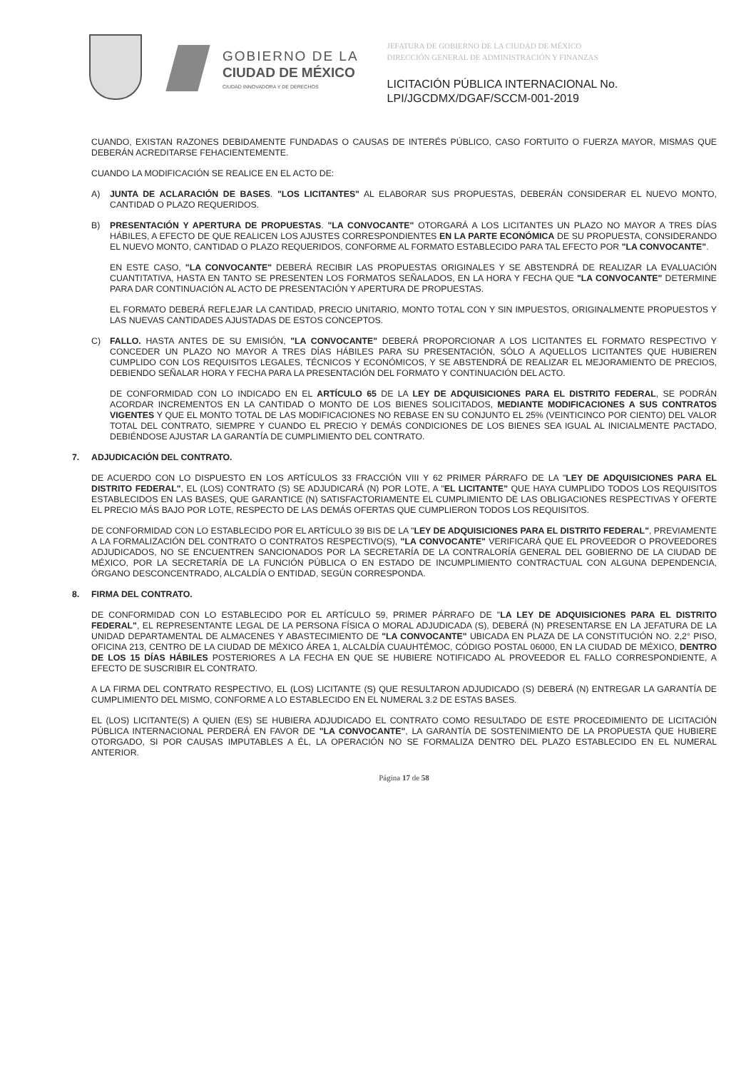GOBIERNO DE LA
CIUDAD DE MÉXICO
CIUDAD INNOVADORA Y DE DERECHOS
JEFATURA DE GOBIERNO DE LA CIUDAD DE MÉXICO
DIRECCIÓN GENERAL DE ADMINISTRACIÓN Y FINANZAS
LICITACIÓN PÚBLICA INTERNACIONAL No.
LPI/JGCDMX/DGAF/SCCM-001-2019
CUANDO, EXISTAN RAZONES DEBIDAMENTE FUNDADAS O CAUSAS DE INTERÉS PÚBLICO, CASO FORTUITO O FUERZA MAYOR, MISMAS QUE DEBERÁN ACREDITARSE FEHACIENTEMENTE.
CUANDO LA MODIFICACIÓN SE REALICE EN EL ACTO DE:
A) JUNTA DE ACLARACIÓN DE BASES. "LOS LICITANTES" AL ELABORAR SUS PROPUESTAS, DEBERÁN CONSIDERAR EL NUEVO MONTO, CANTIDAD O PLAZO REQUERIDOS.
B) PRESENTACIÓN Y APERTURA DE PROPUESTAS. "LA CONVOCANTE" OTORGARÁ A LOS LICITANTES UN PLAZO NO MAYOR A TRES DÍAS HÁBILES, A EFECTO DE QUE REALICEN LOS AJUSTES CORRESPONDIENTES EN LA PARTE ECONÓMICA DE SU PROPUESTA, CONSIDERANDO EL NUEVO MONTO, CANTIDAD O PLAZO REQUERIDOS, CONFORME AL FORMATO ESTABLECIDO PARA TAL EFECTO POR "LA CONVOCANTE".
EN ESTE CASO, "LA CONVOCANTE" DEBERÁ RECIBIR LAS PROPUESTAS ORIGINALES Y SE ABSTENDRÁ DE REALIZAR LA EVALUACIÓN CUANTITATIVA, HASTA EN TANTO SE PRESENTEN LOS FORMATOS SEÑALADOS, EN LA HORA Y FECHA QUE "LA CONVOCANTE" DETERMINE PARA DAR CONTINUACIÓN AL ACTO DE PRESENTACIÓN Y APERTURA DE PROPUESTAS.
EL FORMATO DEBERÁ REFLEJAR LA CANTIDAD, PRECIO UNITARIO, MONTO TOTAL CON Y SIN IMPUESTOS, ORIGINALMENTE PROPUESTOS Y LAS NUEVAS CANTIDADES AJUSTADAS DE ESTOS CONCEPTOS.
C) FALLO. HASTA ANTES DE SU EMISIÓN, "LA CONVOCANTE" DEBERÁ PROPORCIONAR A LOS LICITANTES EL FORMATO RESPECTIVO Y CONCEDER UN PLAZO NO MAYOR A TRES DÍAS HÁBILES PARA SU PRESENTACIÓN, SÓLO A AQUELLOS LICITANTES QUE HUBIEREN CUMPLIDO CON LOS REQUISITOS LEGALES, TÉCNICOS Y ECONÓMICOS, Y SE ABSTENDRÁ DE REALIZAR EL MEJORAMIENTO DE PRECIOS, DEBIENDO SEÑALAR HORA Y FECHA PARA LA PRESENTACIÓN DEL FORMATO Y CONTINUACIÓN DEL ACTO.
DE CONFORMIDAD CON LO INDICADO EN EL ARTÍCULO 65 DE LA LEY DE ADQUISICIONES PARA EL DISTRITO FEDERAL, SE PODRÁN ACORDAR INCREMENTOS EN LA CANTIDAD O MONTO DE LOS BIENES SOLICITADOS, MEDIANTE MODIFICACIONES A SUS CONTRATOS VIGENTES Y QUE EL MONTO TOTAL DE LAS MODIFICACIONES NO REBASE EN SU CONJUNTO EL 25% (VEINTICINCO POR CIENTO) DEL VALOR TOTAL DEL CONTRATO, SIEMPRE Y CUANDO EL PRECIO Y DEMÁS CONDICIONES DE LOS BIENES SEA IGUAL AL INICIALMENTE PACTADO, DEBIÉNDOSE AJUSTAR LA GARANTÍA DE CUMPLIMIENTO DEL CONTRATO.
7. ADJUDICACIÓN DEL CONTRATO.
DE ACUERDO CON LO DISPUESTO EN LOS ARTÍCULOS 33 FRACCIÓN VIII Y 62 PRIMER PÁRRAFO DE LA "LEY DE ADQUISICIONES PARA EL DISTRITO FEDERAL", EL (LOS) CONTRATO (S) SE ADJUDICARÁ (N) POR LOTE, A "EL LICITANTE" QUE HAYA CUMPLIDO TODOS LOS REQUISITOS ESTABLECIDOS EN LAS BASES, QUE GARANTICE (N) SATISFACTORIAMENTE EL CUMPLIMIENTO DE LAS OBLIGACIONES RESPECTIVAS Y OFERTE EL PRECIO MÁS BAJO POR LOTE, RESPECTO DE LAS DEMÁS OFERTAS QUE CUMPLIERON TODOS LOS REQUISITOS.
DE CONFORMIDAD CON LO ESTABLECIDO POR EL ARTÍCULO 39 BIS DE LA "LEY DE ADQUISICIONES PARA EL DISTRITO FEDERAL", PREVIAMENTE A LA FORMALIZACIÓN DEL CONTRATO O CONTRATOS RESPECTIVO(S), "LA CONVOCANTE" VERIFICARÁ QUE EL PROVEEDOR O PROVEEDORES ADJUDICADOS, NO SE ENCUENTREN SANCIONADOS POR LA SECRETARÍA DE LA CONTRALORÍA GENERAL DEL GOBIERNO DE LA CIUDAD DE MÉXICO, POR LA SECRETARÍA DE LA FUNCIÓN PÚBLICA O EN ESTADO DE INCUMPLIMIENTO CONTRACTUAL CON ALGUNA DEPENDENCIA, ÓRGANO DESCONCENTRADO, ALCALDÍA O ENTIDAD, SEGÚN CORRESPONDA.
8. FIRMA DEL CONTRATO.
DE CONFORMIDAD CON LO ESTABLECIDO POR EL ARTÍCULO 59, PRIMER PÁRRAFO DE "LA LEY DE ADQUISICIONES PARA EL DISTRITO FEDERAL", EL REPRESENTANTE LEGAL DE LA PERSONA FÍSICA O MORAL ADJUDICADA (S), DEBERÁ (N) PRESENTARSE EN LA JEFATURA DE LA UNIDAD DEPARTAMENTAL DE ALMACENES Y ABASTECIMIENTO DE "LA CONVOCANTE" UBICADA EN PLAZA DE LA CONSTITUCIÓN NO. 2,2° PISO, OFICINA 213, CENTRO DE LA CIUDAD DE MÉXICO ÁREA 1, ALCALDÍA CUAUHTÉMOC, CÓDIGO POSTAL 06000, EN LA CIUDAD DE MÉXICO, DENTRO DE LOS 15 DÍAS HÁBILES POSTERIORES A LA FECHA EN QUE SE HUBIERE NOTIFICADO AL PROVEEDOR EL FALLO CORRESPONDIENTE, A EFECTO DE SUSCRIBIR EL CONTRATO.
A LA FIRMA DEL CONTRATO RESPECTIVO, EL (LOS) LICITANTE (S) QUE RESULTARON ADJUDICADO (S) DEBERÁ (N) ENTREGAR LA GARANTÍA DE CUMPLIMIENTO DEL MISMO, CONFORME A LO ESTABLECIDO EN EL NUMERAL 3.2 DE ESTAS BASES.
EL (LOS) LICITANTE(S) A QUIEN (ES) SE HUBIERA ADJUDICADO EL CONTRATO COMO RESULTADO DE ESTE PROCEDIMIENTO DE LICITACIÓN PÚBLICA INTERNACIONAL PERDERÁ EN FAVOR DE "LA CONVOCANTE", LA GARANTÍA DE SOSTENIMIENTO DE LA PROPUESTA QUE HUBIERE OTORGADO, SI POR CAUSAS IMPUTABLES A ÉL, LA OPERACIÓN NO SE FORMALIZA DENTRO DEL PLAZO ESTABLECIDO EN EL NUMERAL ANTERIOR.
Página 17 de 58